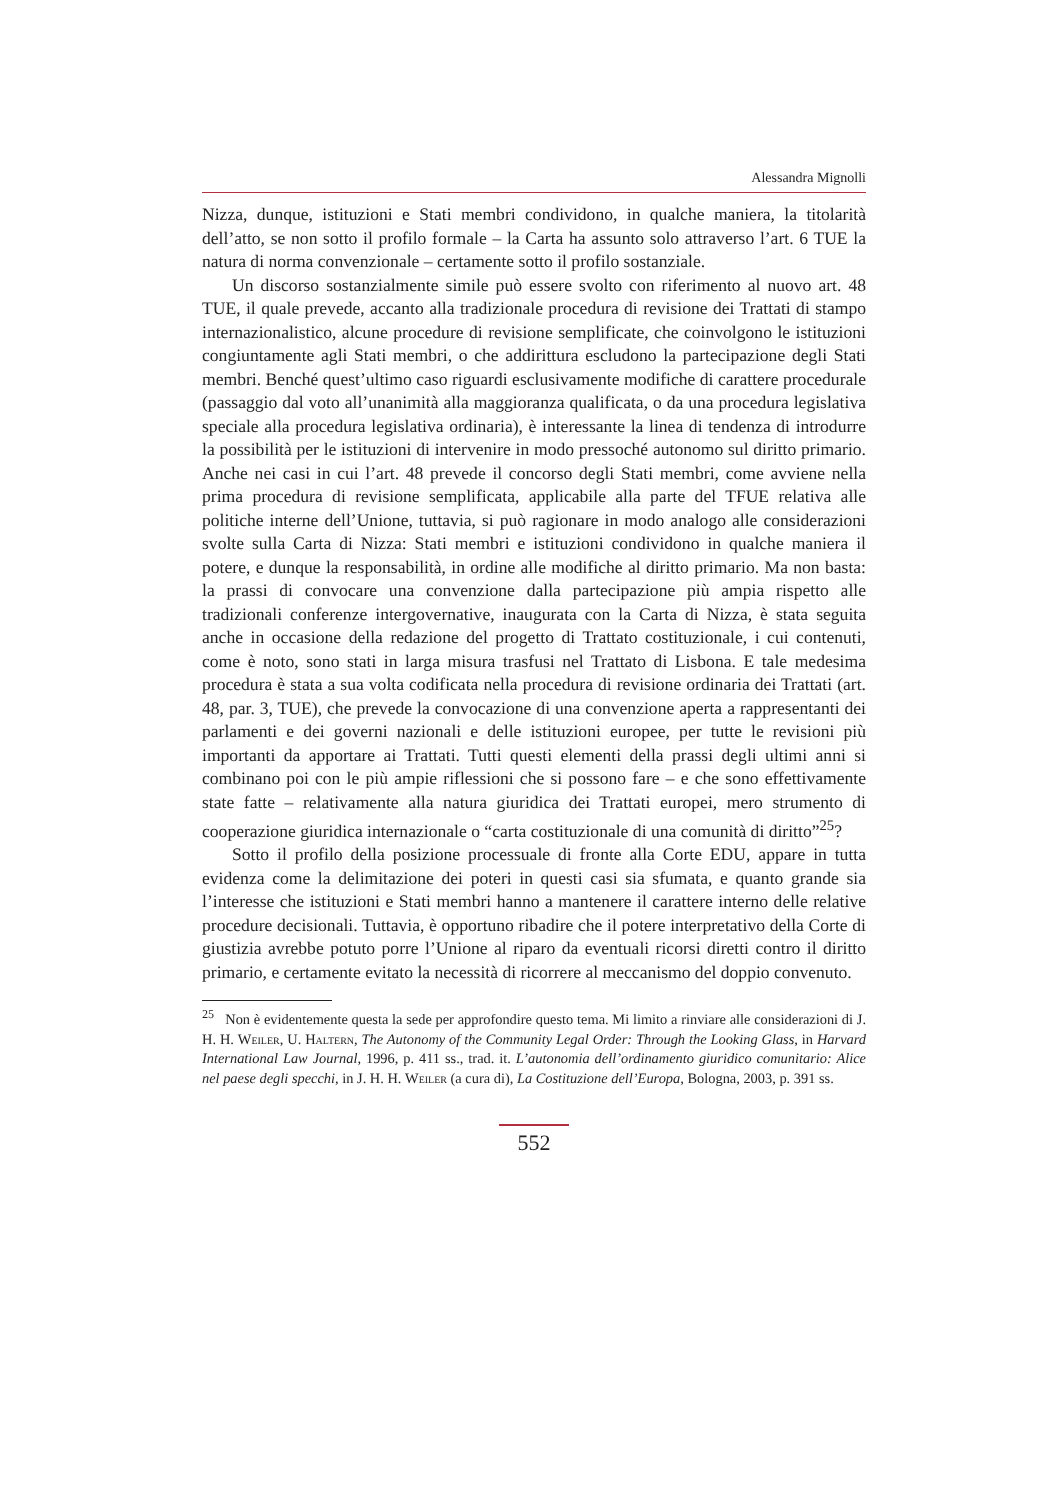Alessandra Mignolli
Nizza, dunque, istituzioni e Stati membri condividono, in qualche maniera, la titolarità dell’atto, se non sotto il profilo formale – la Carta ha assunto solo attraverso l’art. 6 TUE la natura di norma convenzionale – certamente sotto il profilo sostanziale.
Un discorso sostanzialmente simile può essere svolto con riferimento al nuovo art. 48 TUE, il quale prevede, accanto alla tradizionale procedura di revisione dei Trattati di stampo internazionalistico, alcune procedure di revisione semplificate, che coinvolgono le istituzioni congiuntamente agli Stati membri, o che addirittura escludono la partecipazione degli Stati membri. Benché quest’ultimo caso riguardi esclusivamente modifiche di carattere procedurale (passaggio dal voto all’unanimità alla maggioranza qualificata, o da una procedura legislativa speciale alla procedura legislativa ordinaria), è interessante la linea di tendenza di introdurre la possibilità per le istituzioni di intervenire in modo pressoché autonomo sul diritto primario. Anche nei casi in cui l’art. 48 prevede il concorso degli Stati membri, come avviene nella prima procedura di revisione semplificata, applicabile alla parte del TFUE relativa alle politiche interne dell’Unione, tuttavia, si può ragionare in modo analogo alle considerazioni svolte sulla Carta di Nizza: Stati membri e istituzioni condividono in qualche maniera il potere, e dunque la responsabilità, in ordine alle modifiche al diritto primario. Ma non basta: la prassi di convocare una convenzione dalla partecipazione più ampia rispetto alle tradizionali conferenze intergovernative, inaugurata con la Carta di Nizza, è stata seguita anche in occasione della redazione del progetto di Trattato costituzionale, i cui contenuti, come è noto, sono stati in larga misura trasfusi nel Trattato di Lisbona. E tale medesima procedura è stata a sua volta codificata nella procedura di revisione ordinaria dei Trattati (art. 48, par. 3, TUE), che prevede la convocazione di una convenzione aperta a rappresentanti dei parlamenti e dei governi nazionali e delle istituzioni europee, per tutte le revisioni più importanti da apportare ai Trattati. Tutti questi elementi della prassi degli ultimi anni si combinano poi con le più ampie riflessioni che si possono fare – e che sono effettivamente state fatte – relativamente alla natura giuridica dei Trattati europei, mero strumento di cooperazione giuridica internazionale o “carta costituzionale di una comunità di diritto”<sup>25</sup>?
Sotto il profilo della posizione processuale di fronte alla Corte EDU, appare in tutta evidenza come la delimitazione dei poteri in questi casi sia sfumata, e quanto grande sia l’interesse che istituzioni e Stati membri hanno a mantenere il carattere interno delle relative procedure decisionali. Tuttavia, è opportuno ribadire che il potere interpretativo della Corte di giustizia avrebbe potuto porre l’Unione al riparo da eventuali ricorsi diretti contro il diritto primario, e certamente evitato la necessità di ricorrere al meccanismo del doppio convenuto.
<sup>25</sup> Non è evidentemente questa la sede per approfondire questo tema. Mi limito a rinviare alle considerazioni di J. H. H. Weiler, U. Haltern, The Autonomy of the Community Legal Order: Through the Looking Glass, in Harvard International Law Journal, 1996, p. 411 ss., trad. it. L’autonomia dell’ordinamento giuridico comunitario: Alice nel paese degli specchi, in J. H. H. Weiler (a cura di), La Costituzione dell’Europa, Bologna, 2003, p. 391 ss.
552